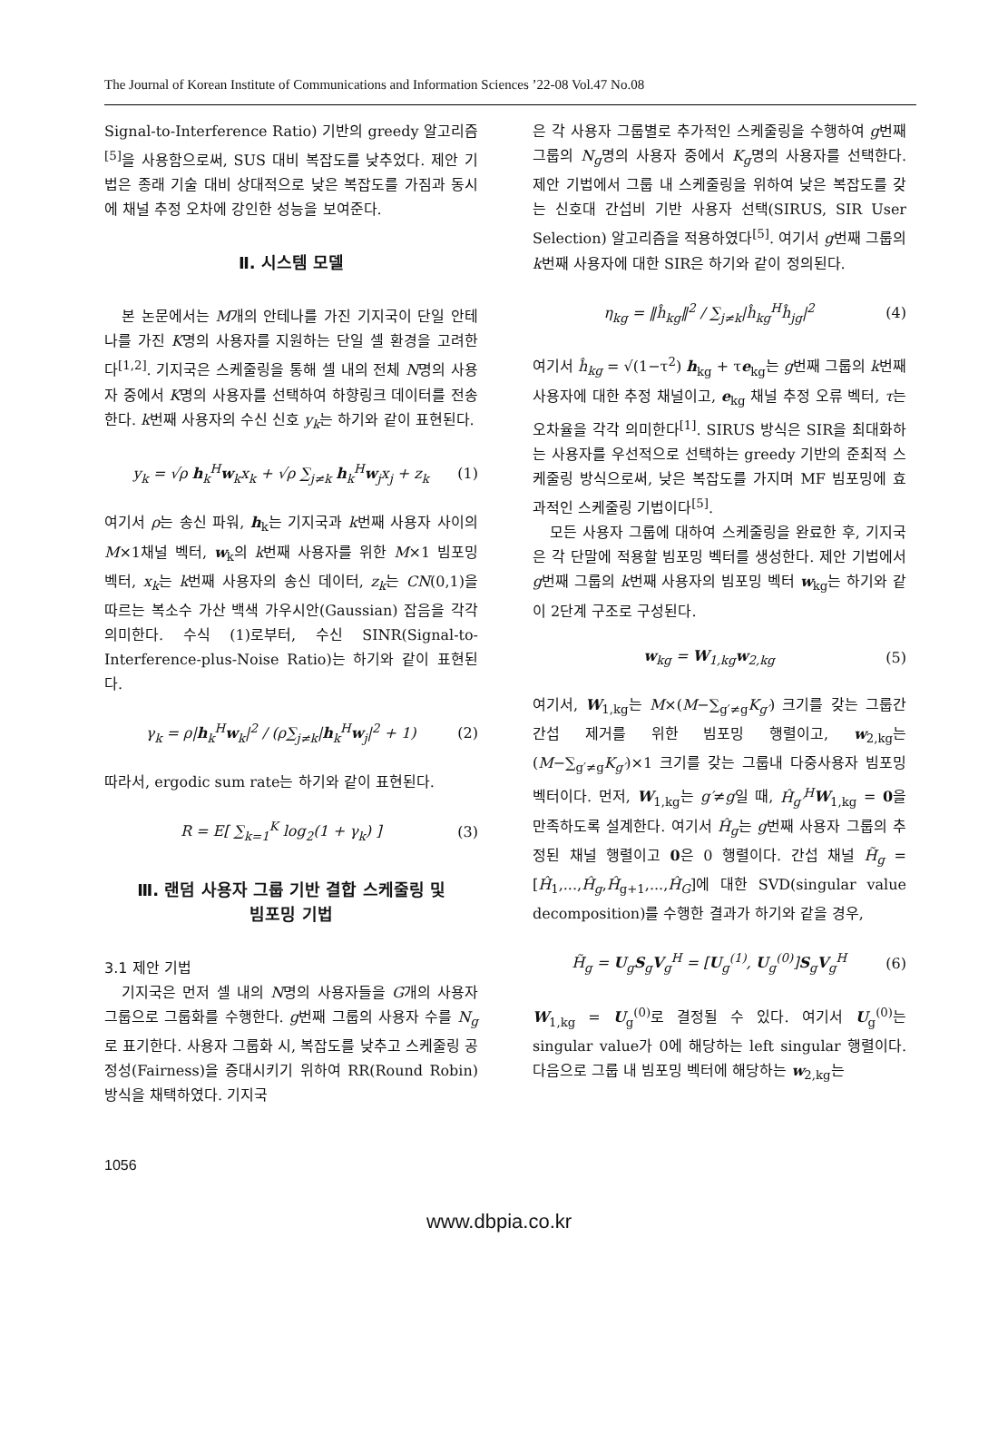The Journal of Korean Institute of Communications and Information Sciences ’22-08 Vol.47 No.08
Signal-to-Interference Ratio) 기반의 greedy 알고리즘 <sup>[5]</sup>을 사용함으로써, SUS 대비 복잡도를 낮추었다. 제안 기법은 종래 기술 대비 상대적으로 낮은 복잡도를 가짐과 동시에 채널 추정 오차에 강인한 성능을 보여준다.
Ⅱ. 시스템 모델
본 논문에서는 M개의 안테나를 가진 기지국이 단일 안테나를 가진 K명의 사용자를 지원하는 단일 셀 환경을 고려한다<sup>[1,2]</sup>. 기지국은 스케줄링을 통해 셀 내의 전체 N명의 사용자 중에서 K명의 사용자를 선택하여 하향링크 데이터를 전송한다. k번째 사용자의 수신 신호 y<sub>k</sub>는 하기와 같이 표현된다.
y<sub>k</sub> = √ρ h<sub>k</sub><sup>H</sup>w<sub>k</sub>x<sub>k</sub> + √ρ ∑<sub>j≠k</sub> h<sub>k</sub><sup>H</sup>w<sub>j</sub>x<sub>j</sub> + z<sub>k</sub> (1)
여기서 ρ는 송신 파워, h<sub>k</sub>는 기지국과 k번째 사용자 사이의 M×1채널 벡터, w<sub>k</sub>의 k번째 사용자를 위한 M×1 빔포밍 벡터, x<sub>k</sub>는 k번째 사용자의 송신 데이터, z<sub>k</sub>는 CN(0,1)을 따르는 복소수 가산 백색 가우시안(Gaussian) 잡음을 각각 의미한다. 수식 (1)로부터, 수신 SINR(Signal-to-Interference-plus-Noise Ratio)는 하기와 같이 표현된다.
γ<sub>k</sub> = ρ|h<sub>k</sub><sup>H</sup>w<sub>k</sub>|<sup>2</sup> / (ρ∑<sub>j≠k</sub>|h<sub>k</sub><sup>H</sup>w<sub>j</sub>|<sup>2</sup> + 1) (2)
따라서, ergodic sum rate는 하기와 같이 표현된다.
R = E[ ∑<sub>k=1</sub><sup>K</sup> log<sub>2</sub>(1 + γ<sub>k</sub>) ] (3)
Ⅲ. 랜덤 사용자 그룹 기반 결합 스케줄링 및
빔포밍 기법
3.1 제안 기법
기지국은 먼저 셀 내의 N명의 사용자들을 G개의 사용자 그룹으로 그룹화를 수행한다. g번째 그룹의 사용자 수를 N<sub>g</sub>로 표기한다. 사용자 그룹화 시, 복잡도를 낮추고 스케줄링 공정성(Fairness)을 증대시키기 위하여 RR(Round Robin) 방식을 채택하였다. 기지국
은 각 사용자 그룹별로 추가적인 스케줄링을 수행하여 g번째 그룹의 N<sub>g</sub>명의 사용자 중에서 K<sub>g</sub>명의 사용자를 선택한다. 제안 기법에서 그룹 내 스케줄링을 위하여 낮은 복잡도를 갖는 신호대 간섭비 기반 사용자 선택(SIRUS, SIR User Selection) 알고리즘을 적용하였다<sup>[5]</sup>. 여기서 g번째 그룹의 k번째 사용자에 대한 SIR은 하기와 같이 정의된다.
η<sub>kg</sub> = ‖ĥ<sub>kg</sub>‖<sup>2</sup> / ∑<sub>j≠k</sub>|ĥ<sub>kg</sub><sup>H</sup>ĥ<sub>jg</sub>|<sup>2</sup> (4)
여기서 ĥ<sub>kg</sub> = √(1−τ<sup>2</sup>) h<sub>kg</sub> + τe<sub>kg</sub>는 g번째 그룹의 k번째 사용자에 대한 추정 채널이고, e<sub>kg</sub> 채널 추정 오류 벡터, τ는 오차율을 각각 의미한다<sup>[1]</sup>. SIRUS 방식은 SIR을 최대화하는 사용자를 우선적으로 선택하는 greedy 기반의 준최적 스케줄링 방식으로써, 낮은 복잡도를 가지며 MF 빔포밍에 효과적인 스케줄링 기법이다<sup>[5]</sup>.
모든 사용자 그룹에 대하여 스케줄링을 완료한 후, 기지국은 각 단말에 적용할 빔포밍 벡터를 생성한다. 제안 기법에서 g번째 그룹의 k번째 사용자의 빔포밍 벡터 w<sub>kg</sub>는 하기와 같이 2단계 구조로 구성된다.
w<sub>kg</sub> = W<sub>1,kg</sub>w<sub>2,kg</sub> (5)
여기서, W<sub>1,kg</sub>는 M×(M−∑<sub>g′≠g</sub>K<sub>g′</sub>) 크기를 갖는 그룹간 간섭 제거를 위한 빔포밍 행렬이고, w<sub>2,kg</sub>는 (M−∑<sub>g′≠g</sub>K<sub>g′</sub>)×1 크기를 갖는 그룹내 다중사용자 빔포밍 벡터이다. 먼저, W<sub>1,kg</sub>는 g′≠g일 때, Ĥ<sub>g′</sub><sup>H</sup> W<sub>1,kg</sub> = 0을 만족하도록 설계한다. 여기서 Ĥ<sub>g</sub>는 g번째 사용자 그룹의 추정된 채널 행렬이고 0은 0 행렬이다. 간섭 채널 H̃<sub>g</sub> = [Ĥ<sub>1</sub>,...,Ĥ<sub>g</sub>,Ĥ<sub>g+1</sub>,...,Ĥ<sub>G</sub>]에 대한 SVD(singular value decomposition)를 수행한 결과가 하기와 같을 경우,
H̃<sub>g</sub> = U<sub>g</sub>S<sub>g</sub>V<sub>g</sub><sup>H</sup> = [U<sub>g</sub><sup>(1)</sup>, U<sub>g</sub><sup>(0)</sup>]S<sub>g</sub>V<sub>g</sub><sup>H</sup> (6)
W<sub>1,kg</sub> = U<sub>g</sub><sup>(0)</sup>로 결정될 수 있다. 여기서 U<sub>g</sub><sup>(0)</sup>는 singular value가 0에 해당하는 left singular 행렬이다. 다음으로 그룹 내 빔포밍 벡터에 해당하는 w<sub>2,kg</sub>는
1056
www.dbpia.co.kr